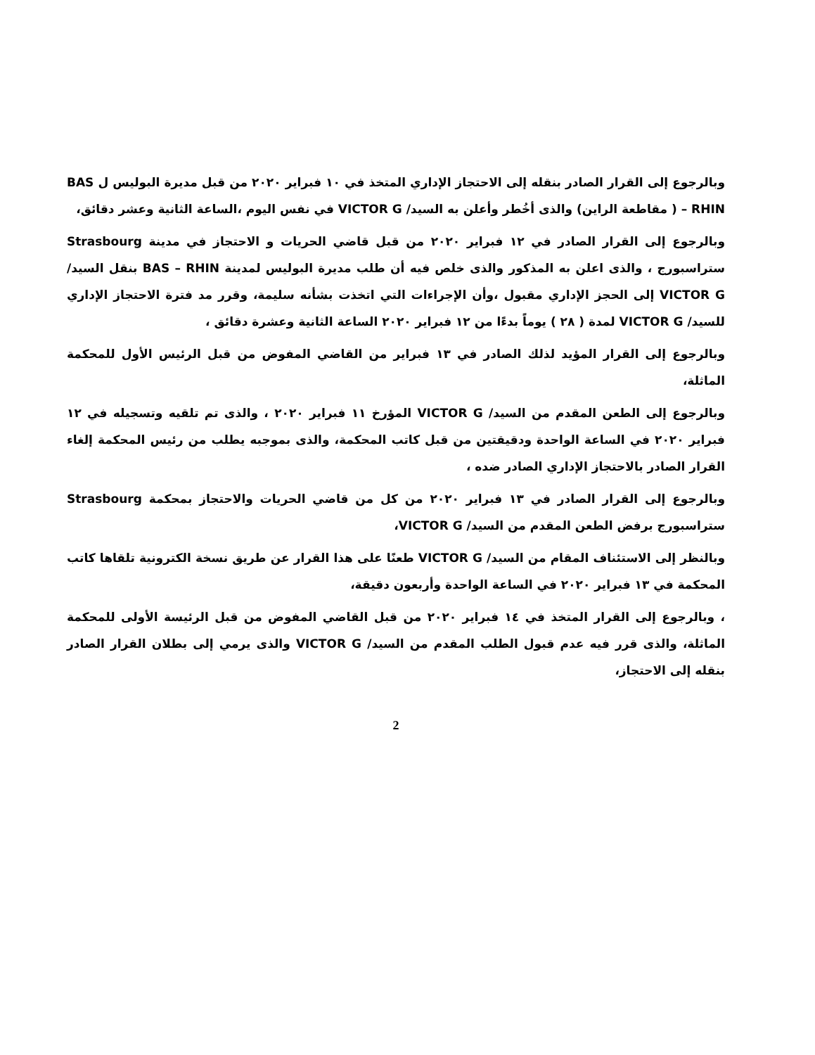وبالرجوع إلى القرار الصادر بنقله إلى الاحتجاز الإداري المتخذ في ١٠ فبراير ٢٠٢٠ من قبل مديرة البوليس ل BAS – RHIN ( مقاطعة الراين) والذى أخُطر وأعلن به السيد/ VICTOR G في نفس اليوم ،الساعة الثانية وعشر دقائق،
وبالرجوع إلى القرار الصادر في ١٢ فبراير ٢٠٢٠ من قبل قاضي الحريات و الاحتجاز في مدينة Strasbourg ستراسبورج ، والذى اعلن به المذكور والذى خلص فيه أن طلب مديرة البوليس لمدينة BAS – RHIN بنقل السيد/ VICTOR G إلى الحجز الإداري مقبول ،وأن الإجراءات التي اتخذت بشأنه سليمة، وقرر مد فترة الاحتجاز الإداري للسيد/ VICTOR G لمدة ( ٢٨ ) يوماً بدءًا من ١٢ فبراير ٢٠٢٠ الساعة الثانية وعشرة دقائق ،
وبالرجوع إلى القرار المؤيد لذلك الصادر في ١٣ فبراير من القاضي المفوض من قبل الرئيس الأول للمحكمة الماثلة،
وبالرجوع إلى الطعن المقدم من السيد/ VICTOR G المؤرخ ١١ فبراير ٢٠٢٠ ، والذى تم تلقيه وتسجيله في ١٢ فبراير ٢٠٢٠ في الساعة الواحدة ودقيقتين من قبل كاتب المحكمة، والذى بموجبه يطلب من رئيس المحكمة إلغاء القرار الصادر بالاحتجاز الإداري الصادر ضده ،
وبالرجوع إلى القرار الصادر في ١٣ فبراير ٢٠٢٠ من كل من قاضي الحريات والاحتجاز بمحكمة Strasbourg ستراسبورج برفض الطعن المقدم من السيد/ VICTOR G،
وبالنظر إلى الاستئناف المقام من السيد/ VICTOR G طعنًا على هذا القرار عن طريق نسخة الكترونية تلقاها كاتب المحكمة في ١٣ فبراير ٢٠٢٠ في الساعة الواحدة وأربعون دقيقة،
، وبالرجوع إلى القرار المتخذ في ١٤ فبراير ٢٠٢٠ من قبل القاضي المفوض من قبل الرئيسة الأولى للمحكمة الماثلة، والذى قرر فيه عدم قبول الطلب المقدم من السيد/ VICTOR G والذى يرمي إلى بطلان القرار الصادر بنقله إلى الاحتجاز،
2